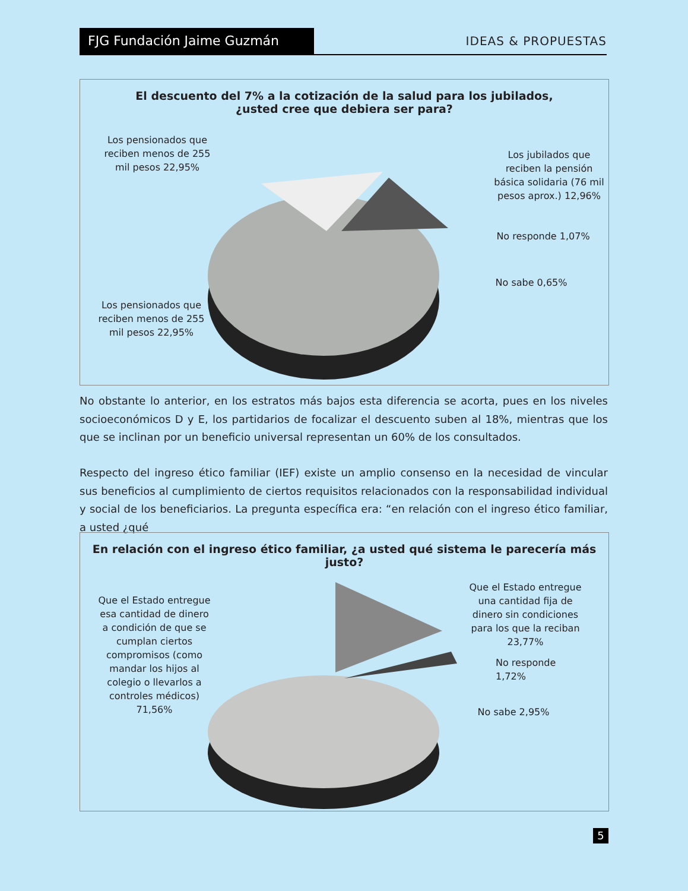FJG Fundación Jaime Guzmán
IDEAS & PROPUESTAS
El descuento del 7% a la cotización de la salud para los jubilados,
¿usted cree que debiera ser para?
Los pensionados que reciben menos de 255 mil pesos 22,95%
Los jubilados que reciben la pensión básica solidaria (76 mil pesos aprox.) 12,96%
No responde 1,07%
No sabe 0,65%
Los pensionados que reciben menos de 255 mil pesos 22,95%
No obstante lo anterior, en los estratos más bajos esta diferencia se acorta, pues en los niveles socioeconómicos D y E, los partidarios de focalizar el descuento suben al 18%, mientras que los que se inclinan por un beneficio universal representan un 60% de los consultados.
Respecto del ingreso ético familiar (IEF) existe un amplio consenso en la necesidad de vincular sus beneficios al cumplimiento de ciertos requisitos relacionados con la responsabilidad individual y social de los beneficiarios. La pregunta específica era: “en relación con el ingreso ético familiar, a usted ¿qué
En relación con el ingreso ético familiar, ¿a usted qué sistema le parecería más justo?
Que el Estado entregue esa cantidad de dinero a condición de que se cumplan ciertos compromisos (como mandar los hijos al colegio o llevarlos a controles médicos) 71,56%
Que el Estado entregue una cantidad fija de dinero sin condiciones para los que la reciban 23,77%
No responde 1,72%
No sabe 2,95%
5